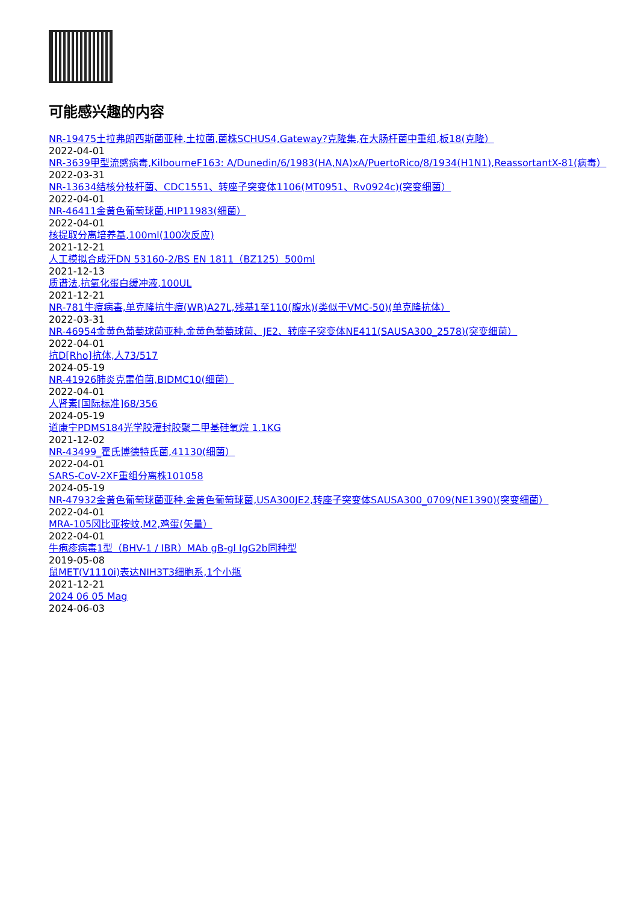可能感兴趣的内容
NR-19475土拉弗朗西斯菌亚种.土拉菌,菌株SCHUS4,Gateway?克隆集,在大肠杆菌中重组,板18(克隆）
2022-04-01
NR-3639甲型流感病毒,KilbourneF163: A/Dunedin/6/1983(HA,NA)xA/PuertoRico/8/1934(H1N1),ReassortantX-81(病毒）
2022-03-31
NR-13634结核分枝杆菌、CDC1551、转座子突变体1106(MT0951、Rv0924c)(突变细菌）
2022-04-01
NR-46411金黄色葡萄球菌,HIP11983(细菌）
2022-04-01
核提取分离培养基,100ml(100次反应)
2021-12-21
人工模拟合成汗DN 53160-2/BS EN 1811（BZ125）500ml
2021-12-13
质谱法,抗氧化蛋白缓冲液,100UL
2021-12-21
NR-781牛痘病毒,单克隆抗牛痘(WR)A27L,残基1至110(腹水)(类似于VMC-50)(单克隆抗体）
2022-03-31
NR-46954金黄色葡萄球菌亚种.金黄色葡萄球菌、JE2、转座子突变体NE411(SAUSA300_2578)(突变细菌）
2022-04-01
抗D[Rho]抗体,人73/517
2024-05-19
NR-41926肺炎克雷伯菌,BIDMC10(细菌）
2022-04-01
人肾素[国际标准]68/356
2024-05-19
道康宁PDMS184光学胶灌封胶聚二甲基硅氧烷 1.1KG
2021-12-02
NR-43499_霍氏博德特氏菌,41130(细菌）
2022-04-01
SARS-CoV-2XF重组分离株101058
2024-05-19
NR-47932金黄色葡萄球菌亚种.金黄色葡萄球菌,USA300JE2,转座子突变体SAUSA300_0709(NE1390)(突变细菌）
2022-04-01
MRA-105冈比亚按蚊,M2,鸡蛋(矢量）
2022-04-01
牛疱疹病毒1型（BHV-1 / IBR）MAb gB-gl IgG2b同种型
2019-05-08
鼠MET(V1110i)表达NIH3T3细胞系,1个小瓶
2021-12-21
2024 06 05 Mag
2024-06-03